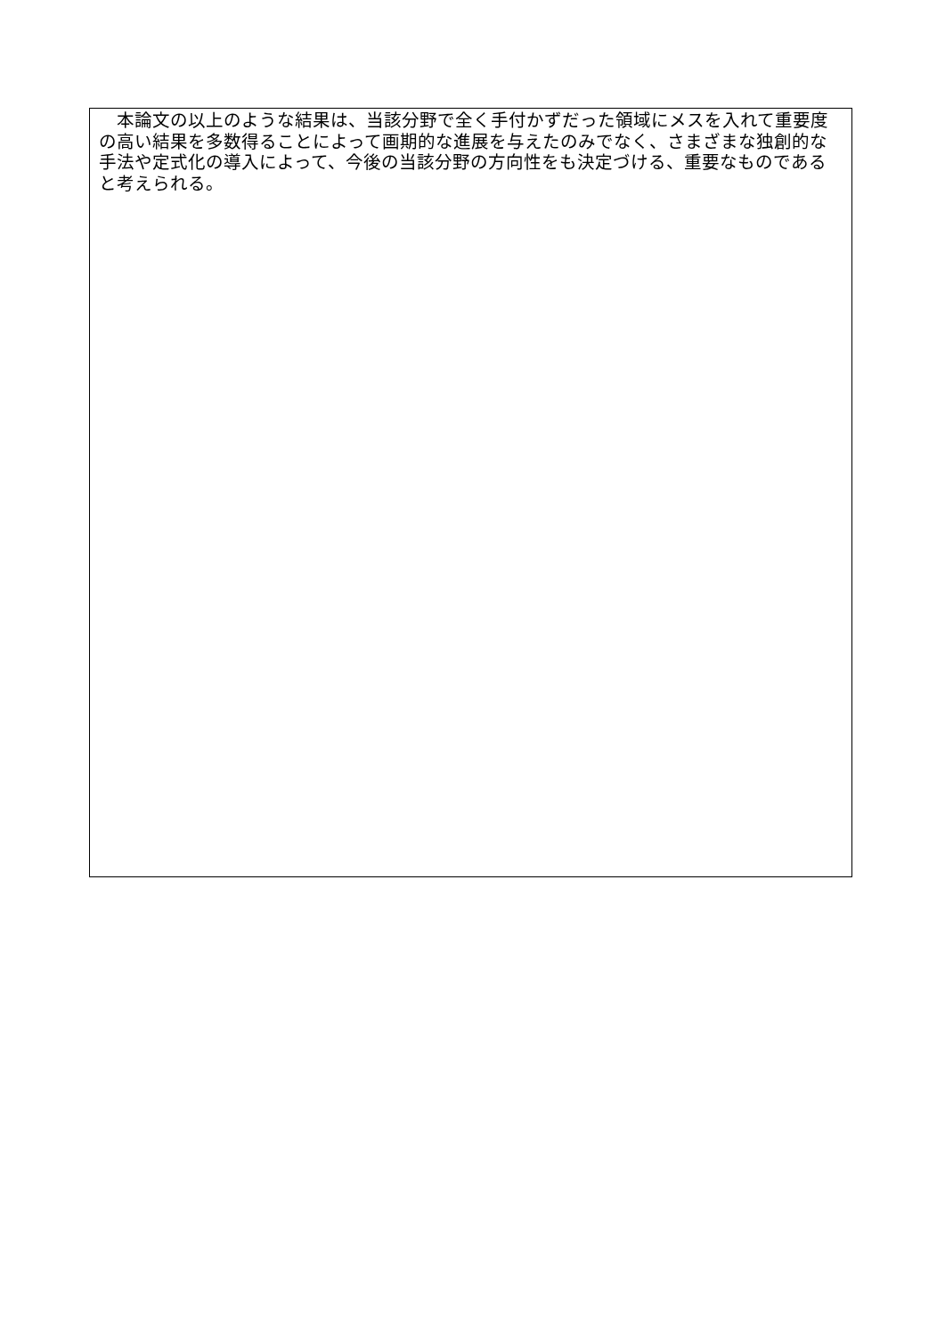本論文の以上のような結果は、当該分野で全く手付かずだった領域にメスを入れて重要度の高い結果を多数得ることによって画期的な進展を与えたのみでなく、さまざまな独創的な手法や定式化の導入によって、今後の当該分野の方向性をも決定づける、重要なものであると考えられる。